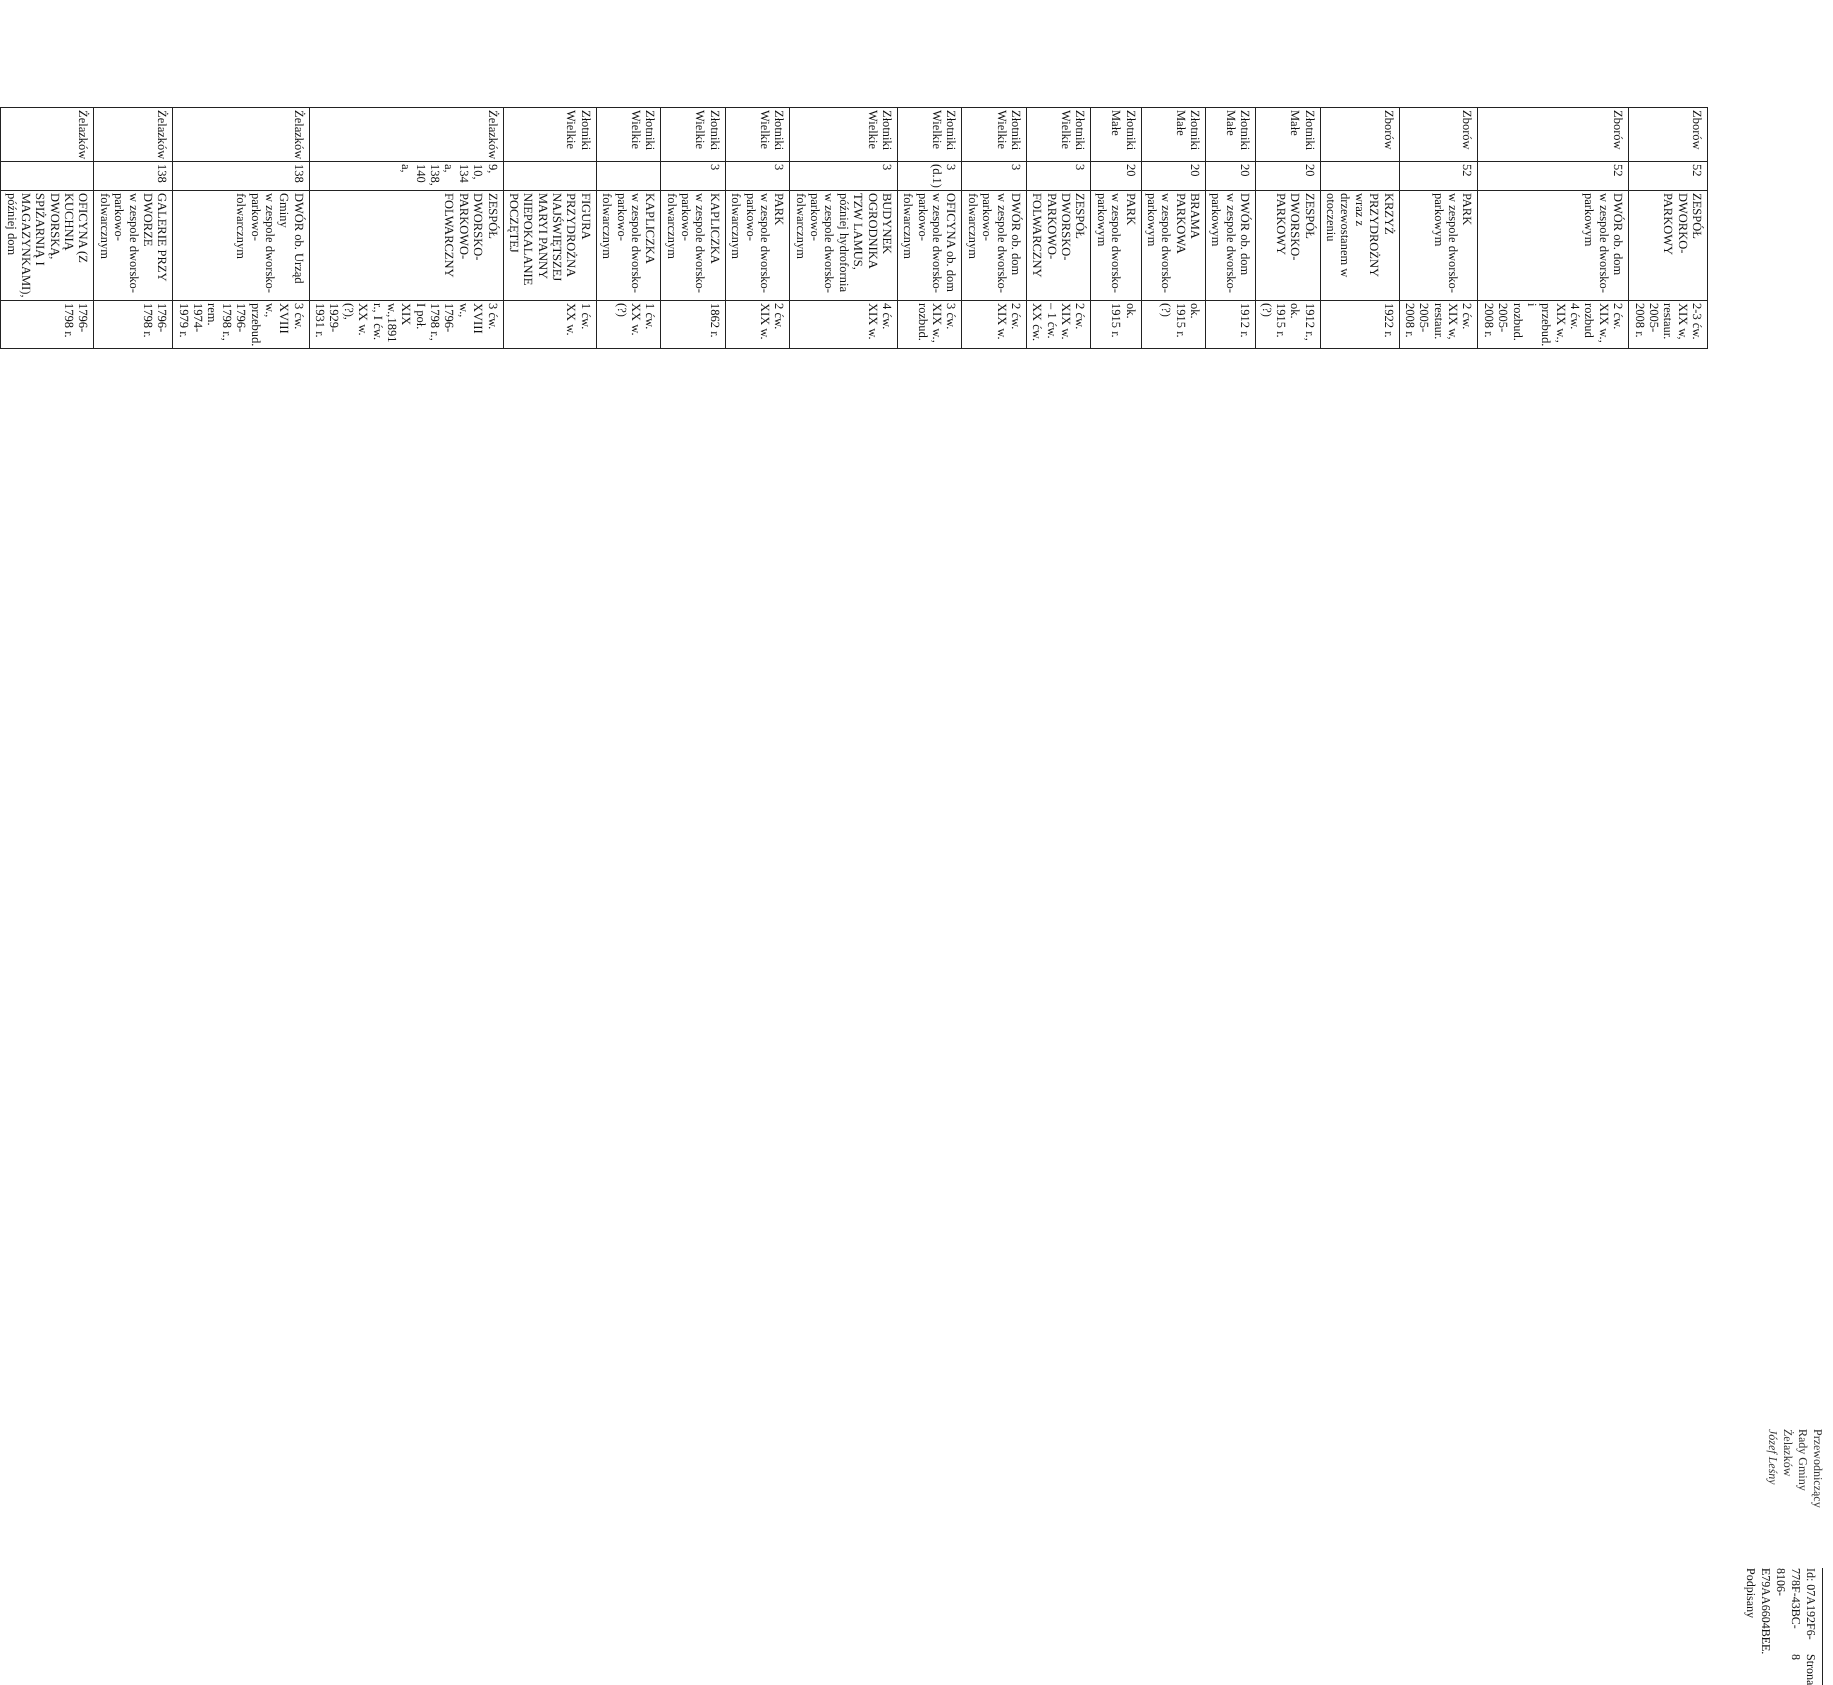| Zborów | 52 | ZESPÓŁ DWORKO-PARKOWY | 2-3 ćw. XIX w, restaur. 2005-2008 r. |
| Zborów | 52 | DWÓR ob. dom w zespole dworsko-parkowym | 2 ćw. XIX w., rozbud 4 ćw. XIX w., przebud. i rozbud. 2005-2008 r. |
| Zborów | 52 | PARK w zespole dworsko-parkowym | 2 ćw. XIX w, restaur. 2005-2008 r. |
| Zborów | | KRZYŻ PRZYDROŻNY wraz z drzewostanem w otoczeniu | 1922 r. |
| Złotniki Małe | 20 | ZESPÓŁ DWORSKO-PARKOWY | 1912 r., ok. 1915 r. (?) |
| Złotniki Małe | 20 | DWÓR ob. dom w zespole dworsko-parkowym | 1912 r. |
| Złotniki Małe | 20 | BRAMA PARKOWA w zespole dworsko-parkowym | ok. 1915 r. (?) |
| Złotniki Małe | 20 | PARK w zespole dworsko-parkowym | ok. 1915 r. |
| Złotniki Wielkie | 3 | ZESPÓŁ DWORSKO-PARKOWO-FOLWARCZNY | 2 ćw. XIX w. – 1 ćw. XX ćw. |
| Złotniki Wielkie | 3 | DWÓR ob. dom w zespole dworsko-parkowo-folwarcznym | 2 ćw. XIX w. |
| Złotniki Wielkie | 3 (d.1) | OFICYNA ob. dom w zespole dworsko-parkowo-folwarcznym | 3 ćw. XIX w., rozbud. |
| Złotniki Wielkie | 3 | BUDYNEK OGRODNIKA TZW LAMUS, później hydrofornia w zespole dworsko-parkowo-folwarcznym | 4 ćw. XIX w. |
| Złotniki Wielkie | 3 | PARK w zespole dworsko-parkowo-folwarcznym | 2 ćw. XIX w. |
| Złotniki Wielkie | 3 | KAPLICZKA w zespole dworsko-parkowo-folwarcznym | 1862 r. |
| Złotniki Wielkie | | KAPLICZKA w zespole dworsko-parkowo-folwarcznym | 1 ćw. XX w. (?) |
| Złotniki Wielkie | | FIGURA PRZYDROŻNA NAJŚWIĘTSZEJ MARYI PANNY NIEPOKALANIE POCZĘTEJ | 1 ćw. XX w. |
| Żelazków | 9, 10, 134 a, 138, 140 a, | ZESPÓŁ DWORSKO-PARKOWO-FOLWARCZNY | 3 ćw. XVIII w., 1796-1798 r., I poł. XIX w.,1891 r., I ćw. XX w. (?), 1929-1931 r. |
| Żelazków | 138 | DWÓR ob. Urząd Gminy w zespole dworsko-parkowo-folwarcznym | 3 ćw. XVIII w., przebud. 1796-1798 r., rem. 1974-1979 r. |
| Żelazków | 138 | GALERIE PRZY DWORZE w zespole dworsko-parkowo-folwarcznym | 1796-1798 r. |
| Żelazków | | OFICYNA (Z KUCHNIĄ DWORSKĄ, SPIŻARNIĄ I MAGAZYNKAMI), później dom | 1796-1798 r. |
Przewodniczący
Rady Gminy Żelazków
Józef Leśny
Id: 07A192F6-778F-43BC-8106-E79AA6604BEE. Podpisany Strona 8